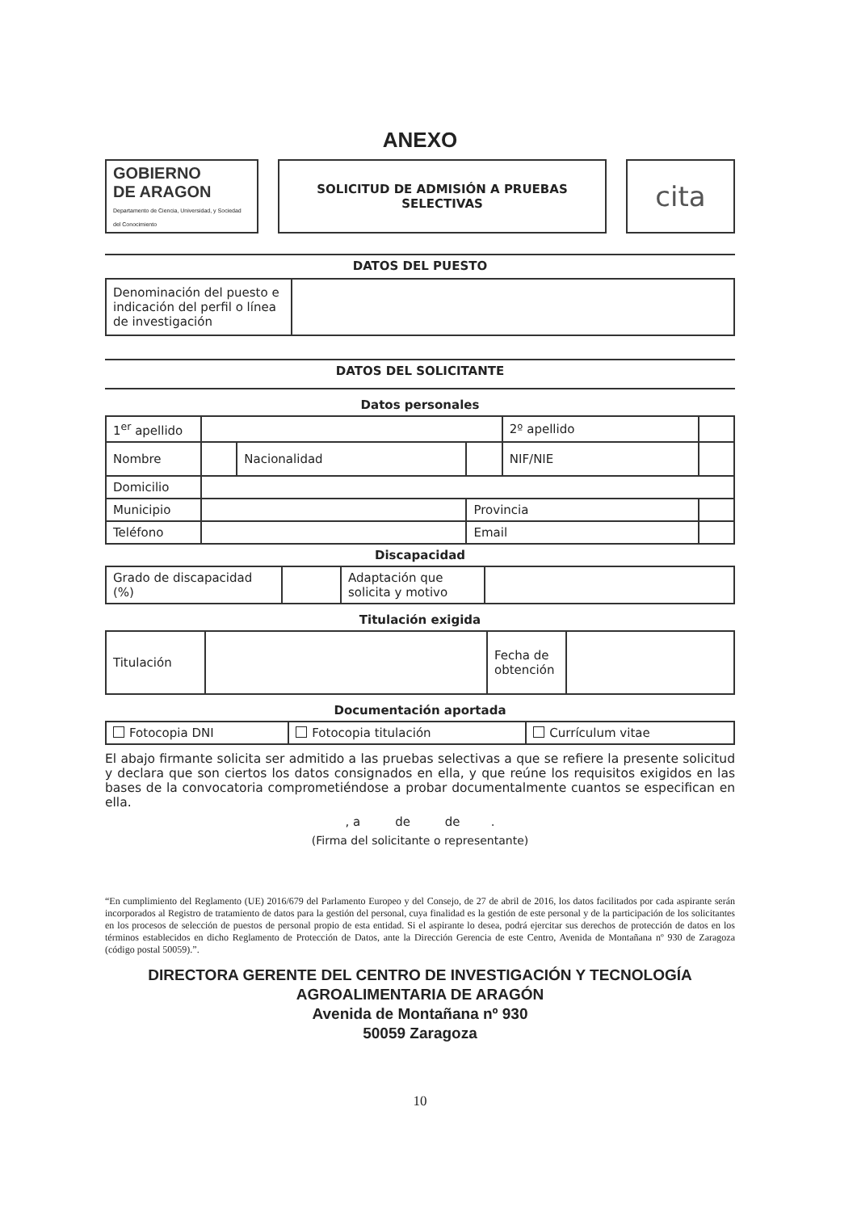ANEXO
| GOBIERNO DE ARAGON Departamento de Ciencia, Universidad, y Sociedad del Conocimiento | | SOLICITUD DE ADMISIÓN A PRUEBAS SELECTIVAS | | cita |
DATOS DEL PUESTO
| Denominación del puesto e indicación del perfil o línea de investigación | |
DATOS DEL SOLICITANTE
Datos personales
| 1<sup>er</sup> apellido | | | | 2º apellido | |
| Nombre | | Nacionalidad | | NIF/NIE | |
| Domicilio | | | | | |
| Municipio | | | Provincia | | |
| Teléfono | | | Email | | |
Discapacidad
| Grado de discapacidad (%) | | Adaptación que solicita y motivo | |
Titulación exigida
| Titulación | | Fecha de obtención | |
Documentación aportada
| Fotocopia DNI | Fotocopia titulación | Currículum vitae |
El abajo firmante solicita ser admitido a las pruebas selectivas a que se refiere la presente solicitud y declara que son ciertos los datos consignados en ella, y que reúne los requisitos exigidos en las bases de la convocatoria comprometiéndose a probar documentalmente cuantos se especifican en ella.
, a de de .
(Firma del solicitante o representante)
“En cumplimiento del Reglamento (UE) 2016/679 del Parlamento Europeo y del Consejo, de 27 de abril de 2016, los datos facilitados por cada aspirante serán incorporados al Registro de tratamiento de datos para la gestión del personal, cuya finalidad es la gestión de este personal y de la participación de los solicitantes en los procesos de selección de puestos de personal propio de esta entidad. Si el aspirante lo desea, podrá ejercitar sus derechos de protección de datos en los términos establecidos en dicho Reglamento de Protección de Datos, ante la Dirección Gerencia de este Centro, Avenida de Montañana nº 930 de Zaragoza (código postal 50059).”.
DIRECTORA GERENTE DEL CENTRO DE INVESTIGACIÓN Y TECNOLOGÍA AGROALIMENTARIA DE ARAGÓN
Avenida de Montañana nº 930
50059 Zaragoza
10